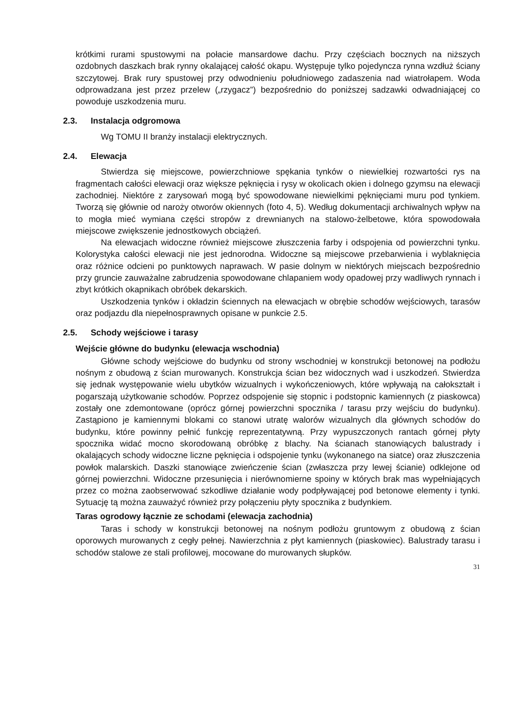krótkimi rurami spustowymi na połacie mansardowe dachu. Przy częściach bocznych na niższych ozdobnych daszkach brak rynny okalającej całość okapu. Występuje tylko pojedyncza rynna wzdłuż ściany szczytowej. Brak rury spustowej przy odwodnieniu południowego zadaszenia nad wiatrołapem. Woda odprowadzana jest przez przelew („rzygacz”) bezpośrednio do poniższej sadzawki odwadniającej co powoduje uszkodzenia muru.
2.3. Instalacja odgromowa
Wg TOMU II branży instalacji elektrycznych.
2.4. Elewacja
Stwierdza się miejscowe, powierzchniowe spękania tynków o niewielkiej rozwartości rys na fragmentach całości elewacji oraz większe pęknięcia i rysy w okolicach okien i dolnego gzymsu na elewacji zachodniej. Niektóre z zarysowań mogą być spowodowane niewielkimi pęknięciami muru pod tynkiem. Tworzą się głównie od naroży otworów okiennych (foto 4, 5). Według dokumentacji archiwalnych wpływ na to mogła mieć wymiana części stropów z drewnianych na stalowo-żelbetowe, która spowodowała miejscowe zwiększenie jednostkowych obciążeń.
Na elewacjach widoczne również miejscowe złuszczenia farby i odspojenia od powierzchni tynku. Kolorystyka całości elewacji nie jest jednorodna. Widoczne są miejscowe przebarwienia i wyblaknięcia oraz różnice odcieni po punktowych naprawach. W pasie dolnym w niektórych miejscach bezpośrednio przy gruncie zauważalne zabrudzenia spowodowane chlapaniem wody opadowej przy wadliwych rynnach i zbyt krótkich okapnikach obróbek dekarskich.
Uszkodzenia tynków i okładzin ściennych na elewacjach w obrębie schodów wejściowych, tarasów oraz podjazdu dla niepełnosprawnych opisane w punkcie 2.5.
2.5. Schody wejściowe i tarasy
Wejście główne do budynku (elewacja wschodnia)
Główne schody wejściowe do budynku od strony wschodniej w konstrukcji betonowej na podłożu nośnym z obudową z ścian murowanych. Konstrukcja ścian bez widocznych wad i uszkodzeń. Stwierdza się jednak występowanie wielu ubytków wizualnych i wykończeniowych, które wpływają na całokształt i pogarszają użytkowanie schodów. Poprzez odspojenie się stopnic i podstopnic kamiennych (z piaskowca) zostały one zdemontowane (oprócz górnej powierzchni spocznika / tarasu przy wejściu do budynku). Zastąpiono je kamiennymi blokami co stanowi utratę walorów wizualnych dla głównych schodów do budynku, które powinny pełnić funkcję reprezentatywną. Przy wypuszczonych rantach górnej płyty spocznika widać mocno skorodowaną obróbkę z blachy. Na ścianach stanowiących balustrady i okalających schody widoczne liczne pęknięcia i odspojenie tynku (wykonanego na siatce) oraz złuszczenia powłok malarskich. Daszki stanowiące zwieńczenie ścian (zwłaszcza przy lewej ścianie) odklejone od górnej powierzchni. Widoczne przesunięcia i nierównomierne spoiny w których brak mas wypełniających przez co można zaobserwować szkodliwe działanie wody podpływającej pod betonowe elementy i tynki. Sytuację tą można zauważyć również przy połączeniu płyty spocznika z budynkiem.
Taras ogrodowy łącznie ze schodami (elewacja zachodnia)
Taras i schody w konstrukcji betonowej na nośnym podłożu gruntowym z obudową z ścian oporowych murowanych z cegły pełnej. Nawierzchnia z płyt kamiennych (piaskowiec). Balustrady tarasu i schodów stalowe ze stali profilowej, mocowane do murowanych słupków.
31